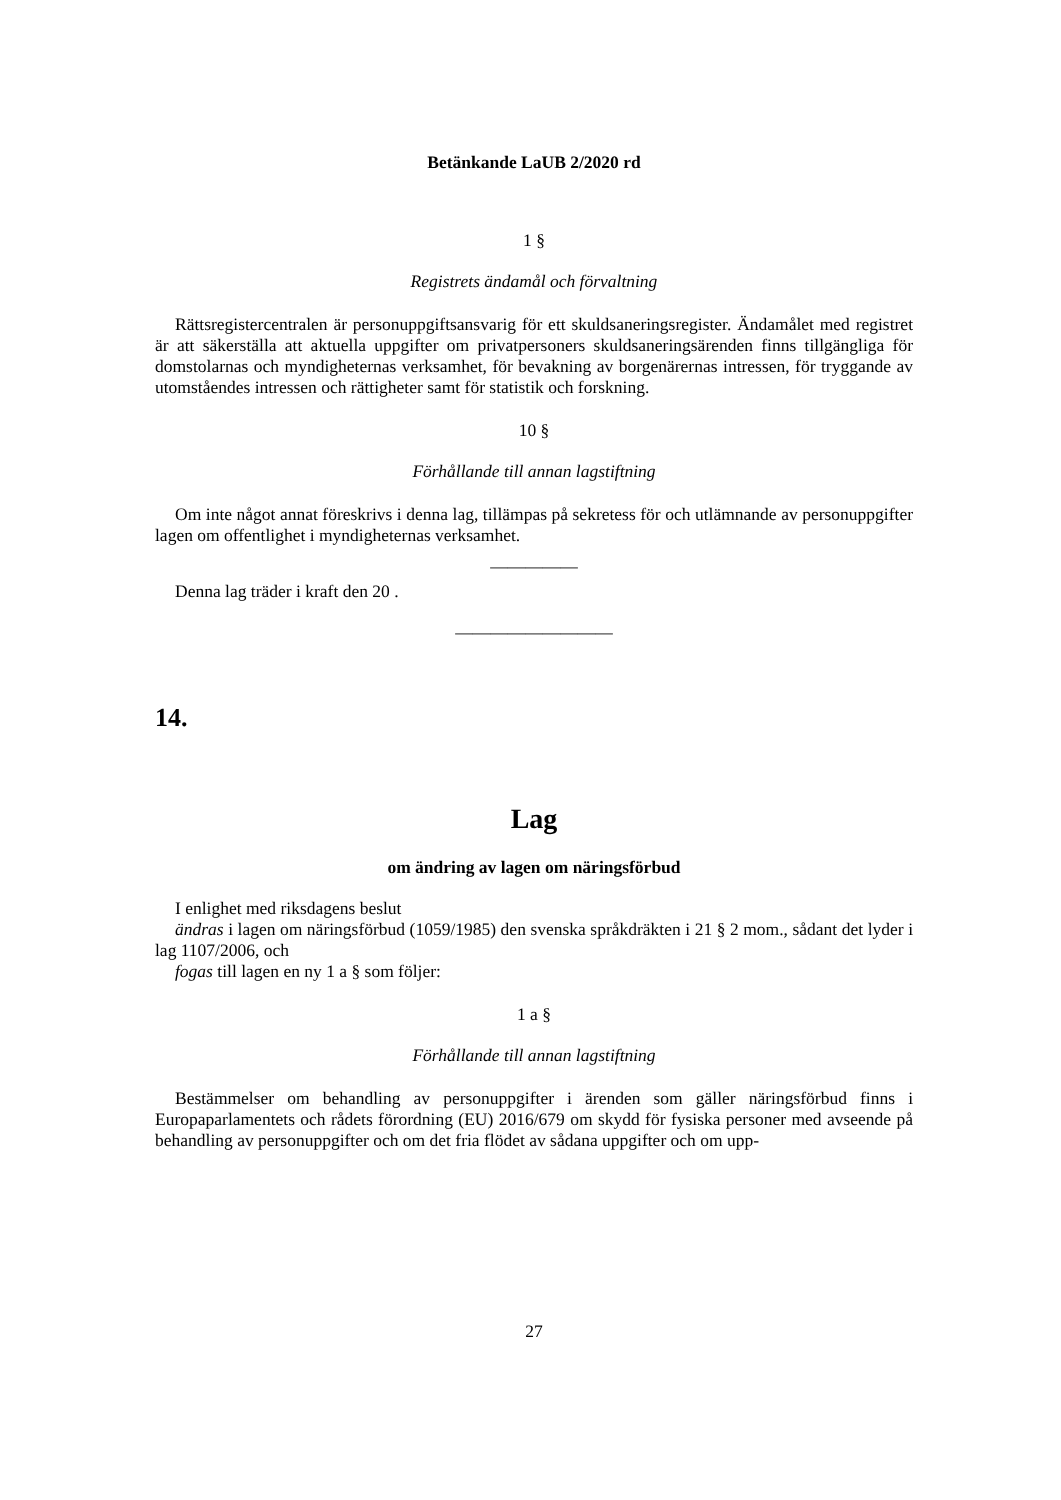Betänkande LaUB 2/2020 rd
1 §
Registrets ändamål och förvaltning
Rättsregistercentralen är personuppgiftsansvarig för ett skuldsaneringsregister. Ändamålet med registret är att säkerställa att aktuella uppgifter om privatpersoners skuldsaneringsärenden finns tillgängliga för domstolarnas och myndigheternas verksamhet, för bevakning av borgenä­rernas intressen, för tryggande av utomståendes intressen och rättigheter samt för statistik och forskning.
10 §
Förhållande till annan lagstiftning
Om inte något annat föreskrivs i denna lag, tillämpas på sekretess för och utlämnande av per­sonuppgifter lagen om offentlighet i myndigheternas verksamhet.
—————
Denna lag träder i kraft den 20 .
—————————
14.
Lag
om ändring av lagen om näringsförbud
I enlighet med riksdagens beslut
ändras i lagen om näringsförbud (1059/1985) den svenska språkdräkten i 21 § 2 mom., sådant det lyder i lag 1107/2006, och
fogas till lagen en ny 1 a § som följer:
1 a §
Förhållande till annan lagstiftning
Bestämmelser om behandling av personuppgifter i ärenden som gäller näringsförbud finns i Europaparlamentets och rådets förordning (EU) 2016/679 om skydd för fysiska personer med av­seende på behandling av personuppgifter och om det fria flödet av sådana uppgifter och om upp-
27